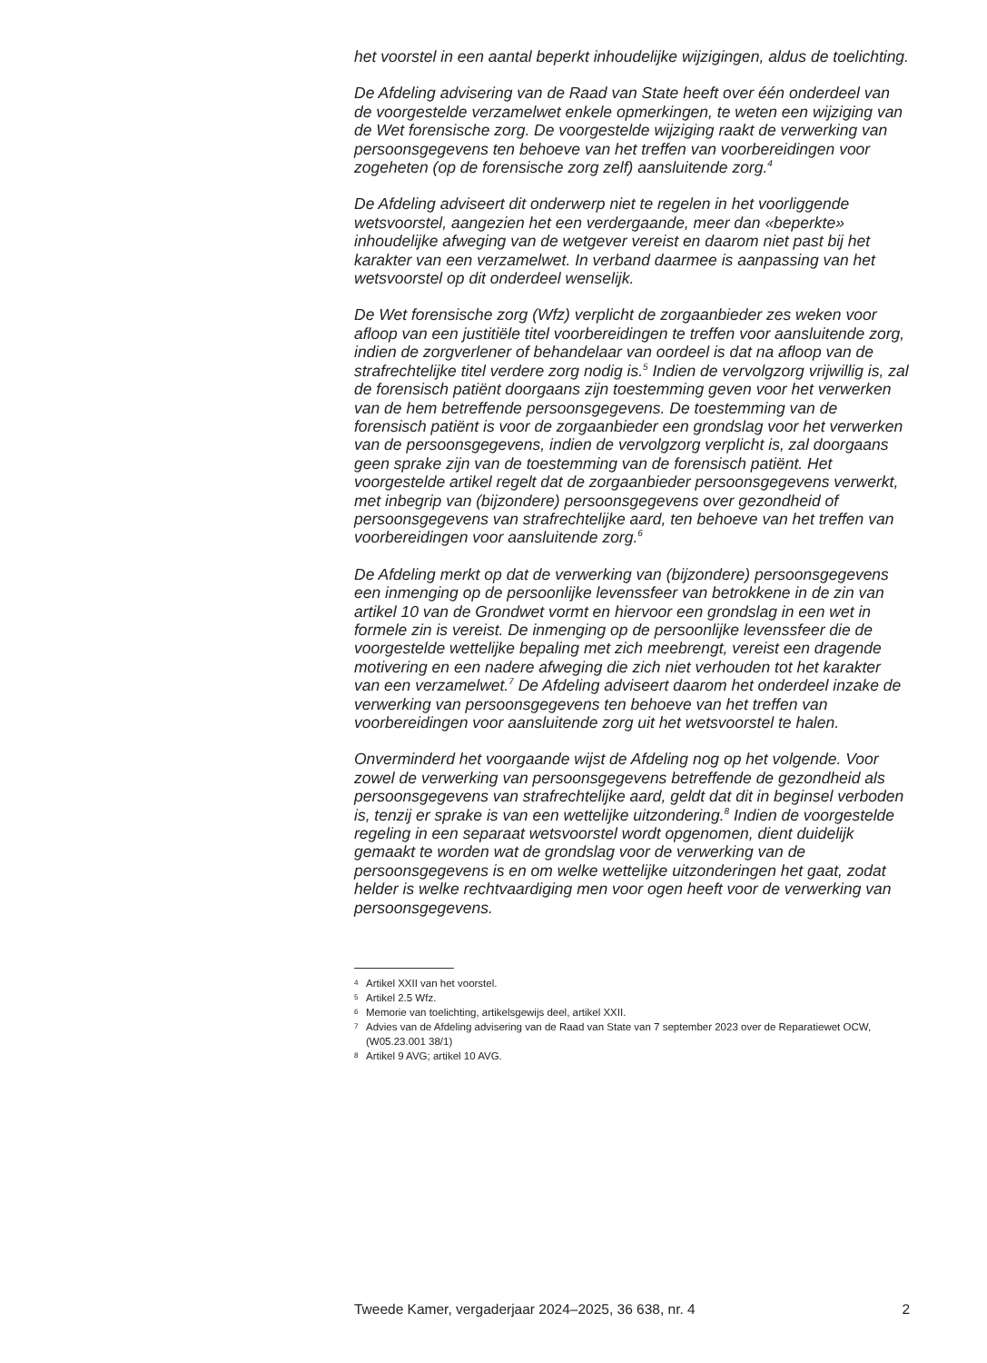het voorstel in een aantal beperkt inhoudelijke wijzigingen, aldus de toelichting.
De Afdeling advisering van de Raad van State heeft over één onderdeel van de voorgestelde verzamelwet enkele opmerkingen, te weten een wijziging van de Wet forensische zorg. De voorgestelde wijziging raakt de verwerking van persoonsgegevens ten behoeve van het treffen van voorbereidingen voor zogeheten (op de forensische zorg zelf) aansluitende zorg.<sup>4</sup>
De Afdeling adviseert dit onderwerp niet te regelen in het voorliggende wetsvoorstel, aangezien het een verdergaande, meer dan «beperkte» inhoudelijke afweging van de wetgever vereist en daarom niet past bij het karakter van een verzamelwet. In verband daarmee is aanpassing van het wetsvoorstel op dit onderdeel wenselijk.
De Wet forensische zorg (Wfz) verplicht de zorgaanbieder zes weken voor afloop van een justitiële titel voorbereidingen te treffen voor aansluitende zorg, indien de zorgverlener of behandelaar van oordeel is dat na afloop van de strafrechtelijke titel verdere zorg nodig is.<sup>5</sup> Indien de vervolgzorg vrijwillig is, zal de forensisch patiënt doorgaans zijn toestemming geven voor het verwerken van de hem betreffende persoonsgegevens. De toestemming van de forensisch patiënt is voor de zorgaanbieder een grondslag voor het verwerken van de persoonsgegevens, indien de vervolgzorg verplicht is, zal doorgaans geen sprake zijn van de toestemming van de forensisch patiënt. Het voorgestelde artikel regelt dat de zorgaanbieder persoonsgegevens verwerkt, met inbegrip van (bijzondere) persoonsgegevens over gezondheid of persoonsgegevens van strafrechtelijke aard, ten behoeve van het treffen van voorbereidingen voor aansluitende zorg.<sup>6</sup>
De Afdeling merkt op dat de verwerking van (bijzondere) persoonsgegevens een inmenging op de persoonlijke levenssfeer van betrokkene in de zin van artikel 10 van de Grondwet vormt en hiervoor een grondslag in een wet in formele zin is vereist. De inmenging op de persoonlijke levenssfeer die de voorgestelde wettelijke bepaling met zich meebrengt, vereist een dragende motivering en een nadere afweging die zich niet verhouden tot het karakter van een verzamelwet.<sup>7</sup> De Afdeling adviseert daarom het onderdeel inzake de verwerking van persoonsgegevens ten behoeve van het treffen van voorbereidingen voor aansluitende zorg uit het wetsvoorstel te halen.
Onverminderd het voorgaande wijst de Afdeling nog op het volgende. Voor zowel de verwerking van persoonsgegevens betreffende de gezondheid als persoonsgegevens van strafrechtelijke aard, geldt dat dit in beginsel verboden is, tenzij er sprake is van een wettelijke uitzondering.<sup>8</sup> Indien de voorgestelde regeling in een separaat wetsvoorstel wordt opgenomen, dient duidelijk gemaakt te worden wat de grondslag voor de verwerking van de persoonsgegevens is en om welke wettelijke uitzonderingen het gaat, zodat helder is welke rechtvaardiging men voor ogen heeft voor de verwerking van persoonsgegevens.
4 Artikel XXII van het voorstel.
5 Artikel 2.5 Wfz.
6 Memorie van toelichting, artikelsgewijs deel, artikel XXII.
7 Advies van de Afdeling advisering van de Raad van State van 7 september 2023 over de Reparatiewet OCW, (W05.23.001 38/1)
8 Artikel 9 AVG; artikel 10 AVG.
Tweede Kamer, vergaderjaar 2024–2025, 36 638, nr. 4 2